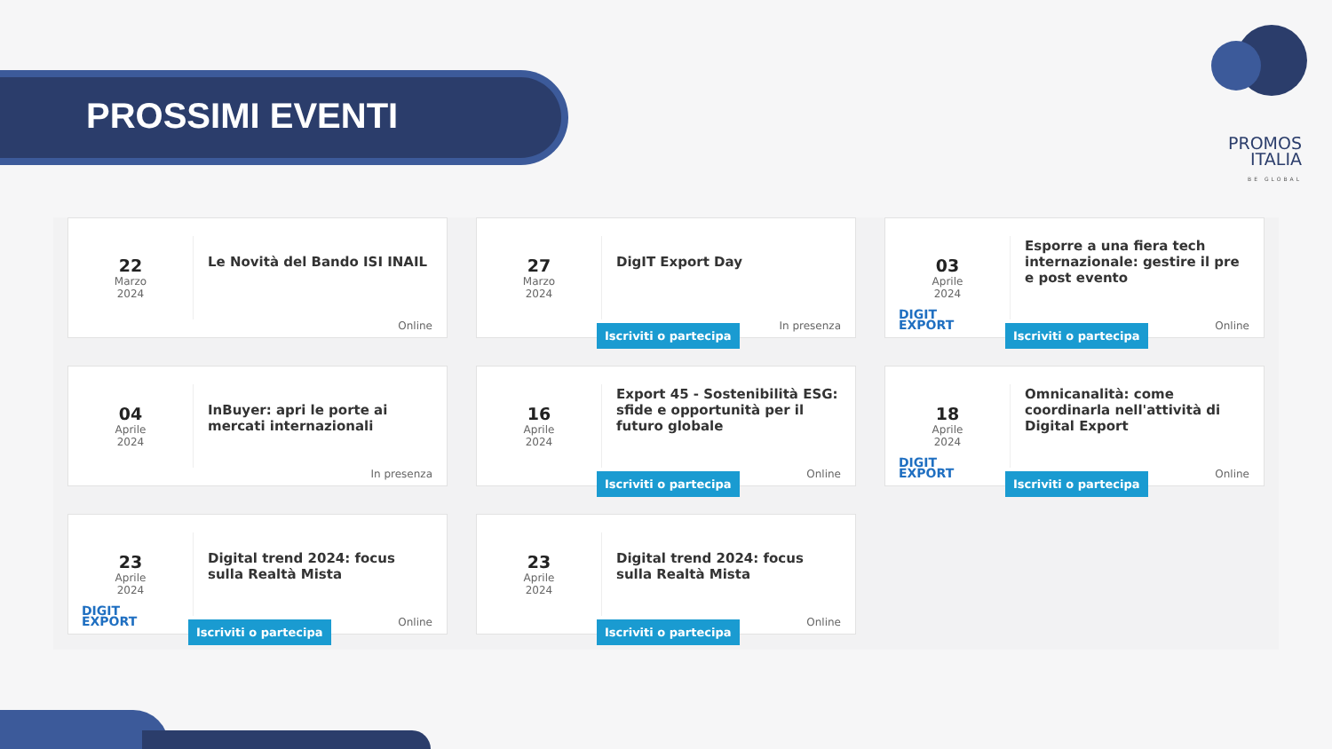PROSSIMI EVENTI
PROMOS
ITALIA
BE GLOBAL
22
Marzo
2024
Le Novità del Bando ISI INAIL
Online
27
Marzo
2024
DigIT Export Day
In presenza
Iscriviti o partecipa
03
Aprile
2024
Esporre a una fiera tech internazionale: gestire il pre e post evento
Online
DIGIT
EXPORT
Iscriviti o partecipa
04
Aprile
2024
InBuyer: apri le porte ai mercati internazionali
In presenza
16
Aprile
2024
Export 45 - Sostenibilità ESG: sfide e opportunità per il futuro globale
Online
Iscriviti o partecipa
18
Aprile
2024
Omnicanalità: come coordinarla nell'attività di Digital Export
Online
DIGIT
EXPORT
Iscriviti o partecipa
23
Aprile
2024
Digital trend 2024: focus sulla Realtà Mista
Online
DIGIT
EXPORT
Iscriviti o partecipa
23
Aprile
2024
Digital trend 2024: focus sulla Realtà Mista
Online
Iscriviti o partecipa